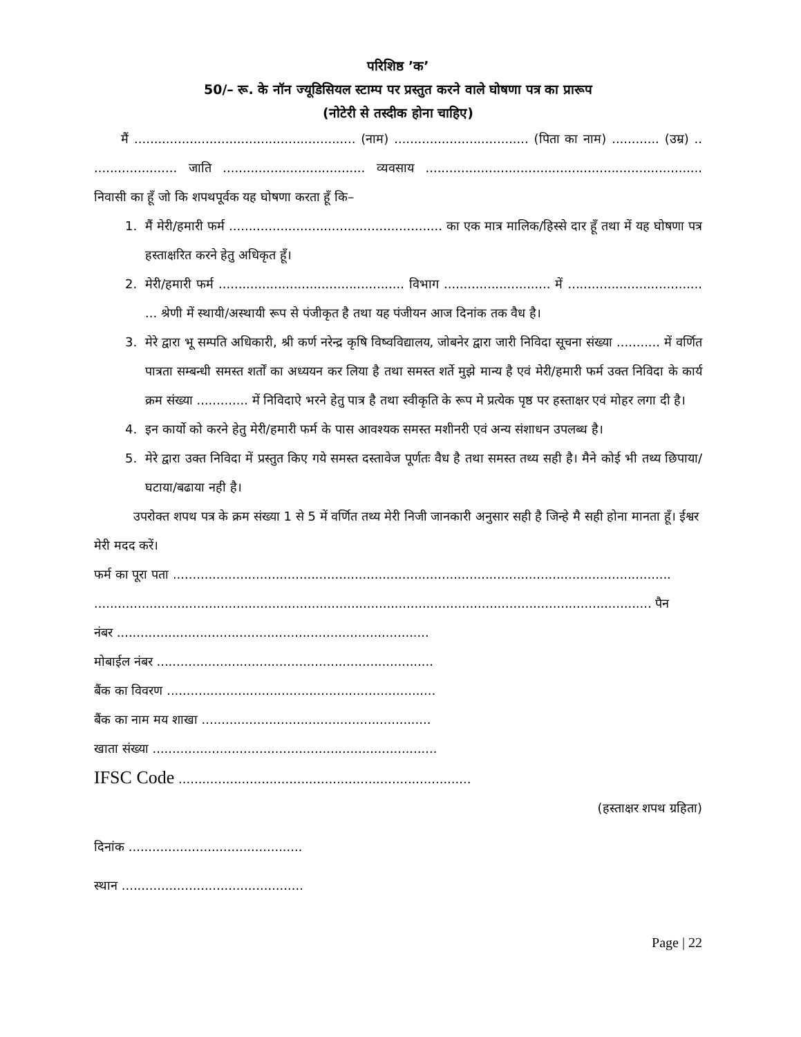परिशिष्ठ ’क’
50/– रू. के नॉन ज्यूडिसियल स्टाम्प पर प्रस्तुत करने वाले घोषणा पत्र का प्रारूप
(नोटेरी से तस्दीक होना चाहिए)
मैं ........................................................ (नाम) .................................. (पिता का नाम) ............ (उम्र) .. ..................... जाति .................................... व्यवसाय ...................................................................... निवासी का हूँ जो कि शपथपूर्वक यह घोषणा करता हूँ कि–
1. मैं मेरी/हमारी फर्म ...................................................... का एक मात्र मालिक/हिस्से दार हूँ तथा में यह घोषणा पत्र हस्ताक्षरित करने हेतु अधिकृत हूँ।
2. मेरी/हमारी फर्म ............................................... विभाग ........................... में .................................. ... श्रेणी में स्थायी/अस्थायी रूप से पंजीकृत है तथा यह पंजीयन आज दिनांक तक वैध है।
3. मेरे द्वारा भू सम्पति अधिकारी, श्री कर्ण नरेन्द्र कृषि विष्वविद्यालय, जोबनेर द्वारा जारी निविदा सूचना संख्या ........... में वर्णित पात्रता सम्बन्धी समस्त शर्तों का अध्ययन कर लिया है तथा समस्त शर्ते मुझे मान्य है एवं मेरी/हमारी फर्म उक्त निविदा के कार्य क्रम संख्या ............. में निविदाऐ भरने हेतु पात्र है तथा स्वीकृति के रूप मे प्रत्येक पृष्ठ पर हस्ताक्षर एवं मोहर लगा दी है।
4. इन कार्यो को करने हेतु मेरी/हमारी फर्म के पास आवश्यक समस्त मशीनरी एवं अन्य संशाधन उपलब्ध है।
5. मेरे द्वारा उक्त निविदा में प्रस्तुत किए गये समस्त दस्तावेज पूर्णतः वैध है तथा समस्त तथ्य सही है। मैने कोई भी तथ्य छिपाया/घटाया/बढाया नही है।
उपरोक्त शपथ पत्र के क्रम संख्या 1 से 5 में वर्णित तथ्य मेरी निजी जानकारी अनुसार सही है जिन्हे मै सही होना मानता हूँ। ईश्वर मेरी मदद करें।
फर्म का पूरा पता ..............................................................................................................................
............................................................................................................................................. पैन
नंबर ...............................................................................
मोबाईल नंबर ......................................................................
बैंक का विवरण ....................................................................
बैंक का नाम मय शाखा ..........................................................
खाता संख्या ........................................................................
IFSC Code ..........................................................................
(हस्ताक्षर शपथ ग्रहिता)
दिनांक ............................................
स्थान ..............................................
Page | 22